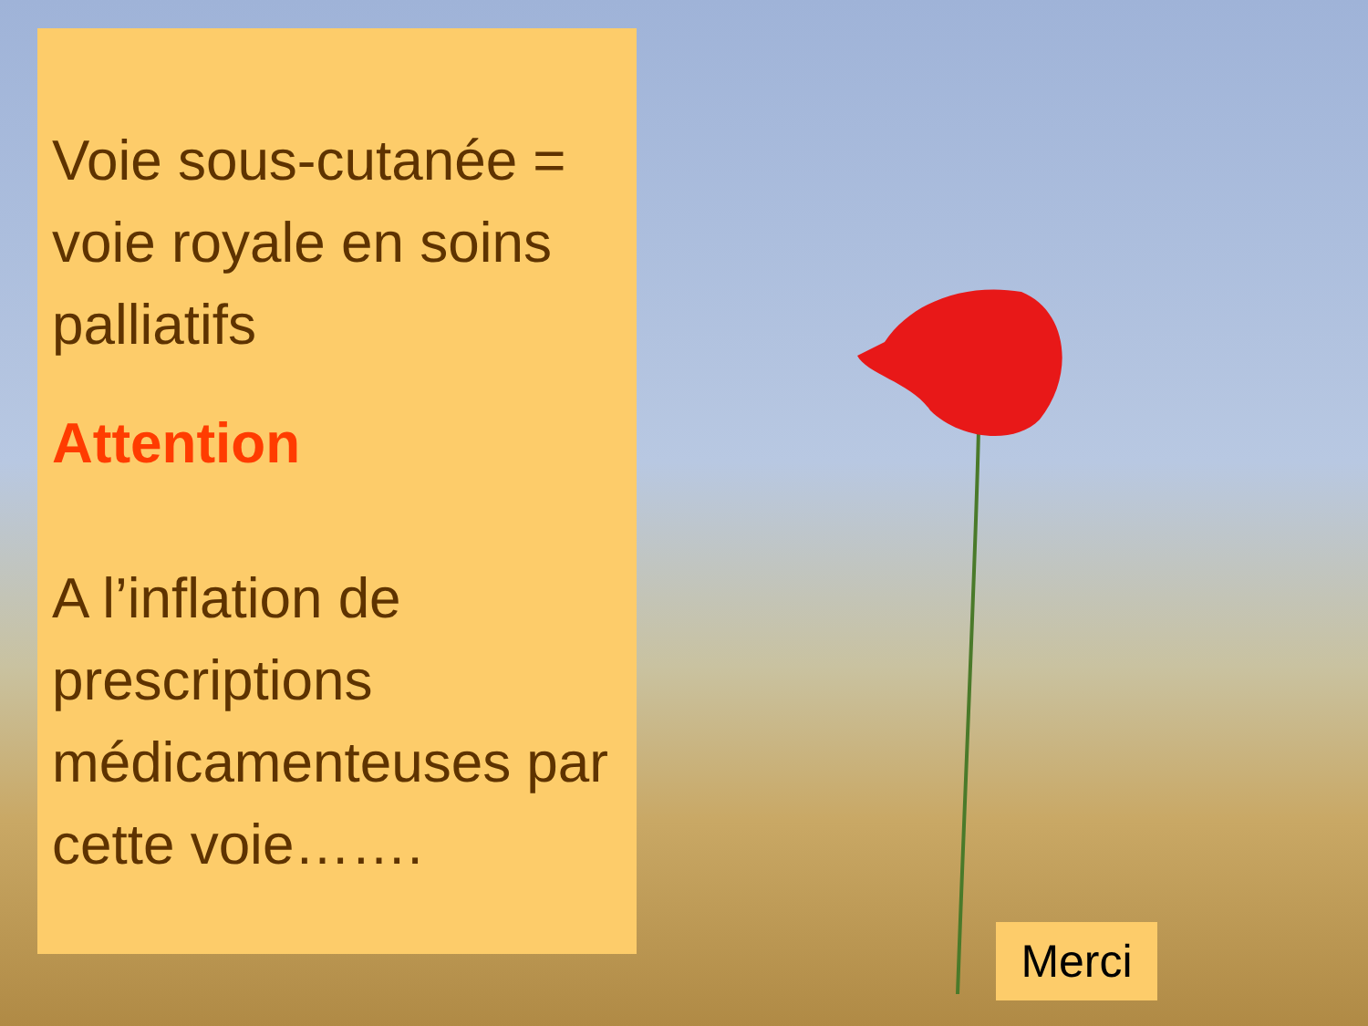Voie sous-cutanée = voie royale en soins palliatifs
Attention
A l’inflation de prescriptions médicamenteuses par cette voie…….
Merci